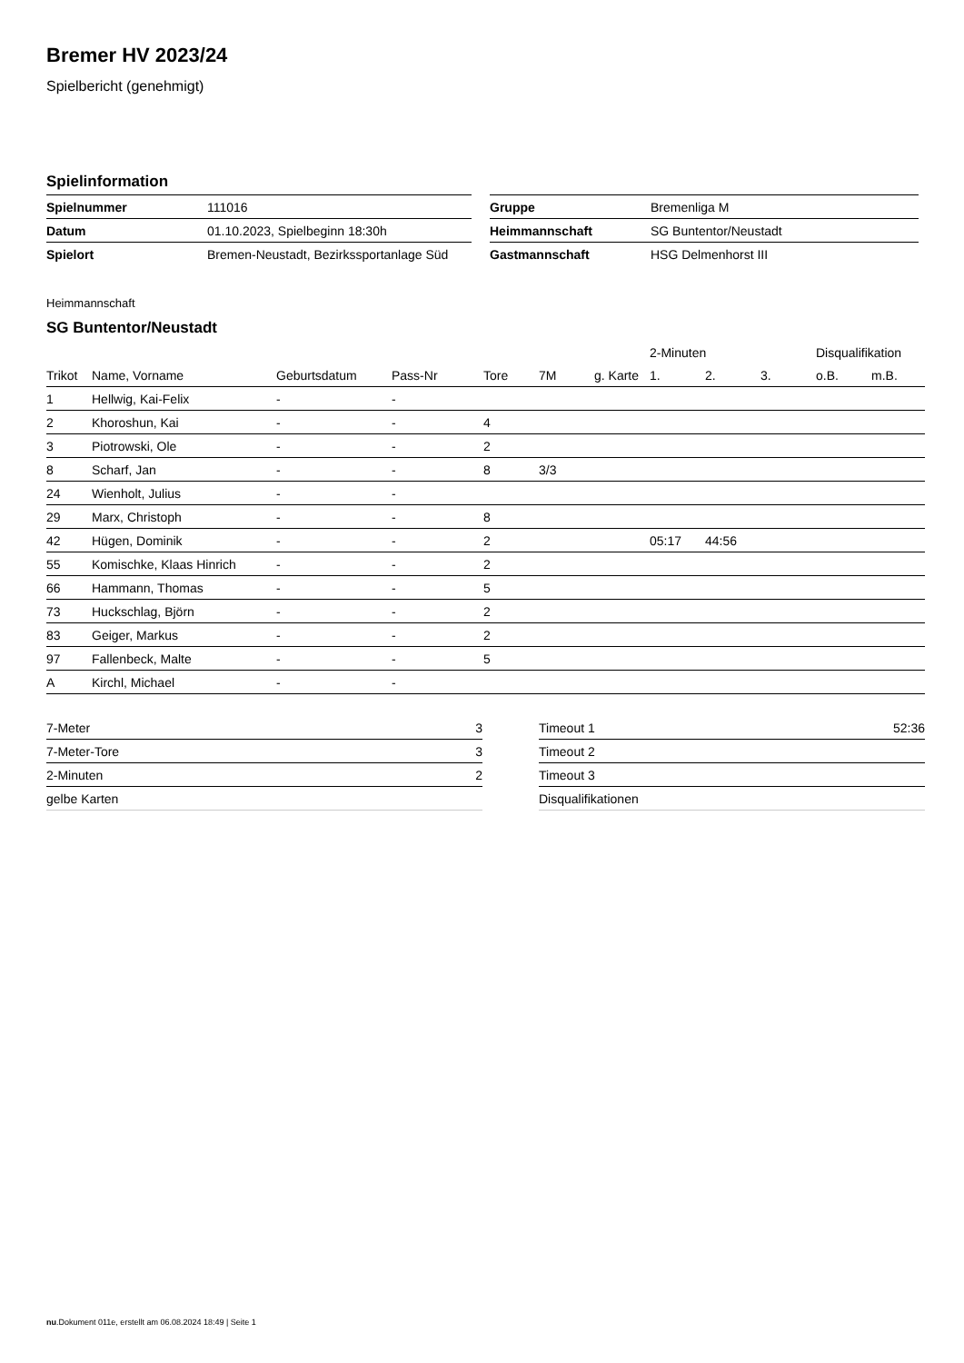Bremer HV 2023/24
Spielbericht (genehmigt)
Spielinformation
| Spielnummer | 111016 |
| Datum | 01.10.2023, Spielbeginn 18:30h |
| Spielort | Bremen-Neustadt, Bezirkssportanlage Süd |
| Gruppe | Bremenliga M |
| Heimmannschaft | SG Buntentor/Neustadt |
| Gastmannschaft | HSG Delmenhorst III |
Heimmannschaft
SG Buntentor/Neustadt
| | | | | | | | 2-Minuten | | | Disqualifikation | |
| --- | --- | --- | --- | --- | --- | --- | --- | --- | --- | --- | --- |
| Trikot | Name, Vorname | Geburtsdatum | Pass-Nr | Tore | 7M | g. Karte | 1. | 2. | 3. | o.B. | m.B. |
| 1 | Hellwig, Kai-Felix | - | - | | | | | | | | |
| 2 | Khoroshun, Kai | - | - | 4 | | | | | | | |
| 3 | Piotrowski, Ole | - | - | 2 | | | | | | | |
| 8 | Scharf, Jan | - | - | 8 | 3/3 | | | | | | |
| 24 | Wienholt, Julius | - | - | | | | | | | | |
| 29 | Marx, Christoph | - | - | 8 | | | | | | | |
| 42 | Hügen, Dominik | - | - | 2 | | | 05:17 | 44:56 | | | |
| 55 | Komischke, Klaas Hinrich | - | - | 2 | | | | | | | |
| 66 | Hammann, Thomas | - | - | 5 | | | | | | | |
| 73 | Huckschlag, Björn | - | - | 2 | | | | | | | |
| 83 | Geiger, Markus | - | - | 2 | | | | | | | |
| 97 | Fallenbeck, Malte | - | - | 5 | | | | | | | |
| A | Kirchl, Michael | - | - | | | | | | | | |
| 7-Meter | 3 |
| 7-Meter-Tore | 3 |
| 2-Minuten | 2 |
| gelbe Karten | |
| Timeout 1 | 52:36 |
| Timeout 2 | |
| Timeout 3 | |
| Disqualifikationen | |
nu.Dokument 011e, erstellt am 06.08.2024 18:49 | Seite 1